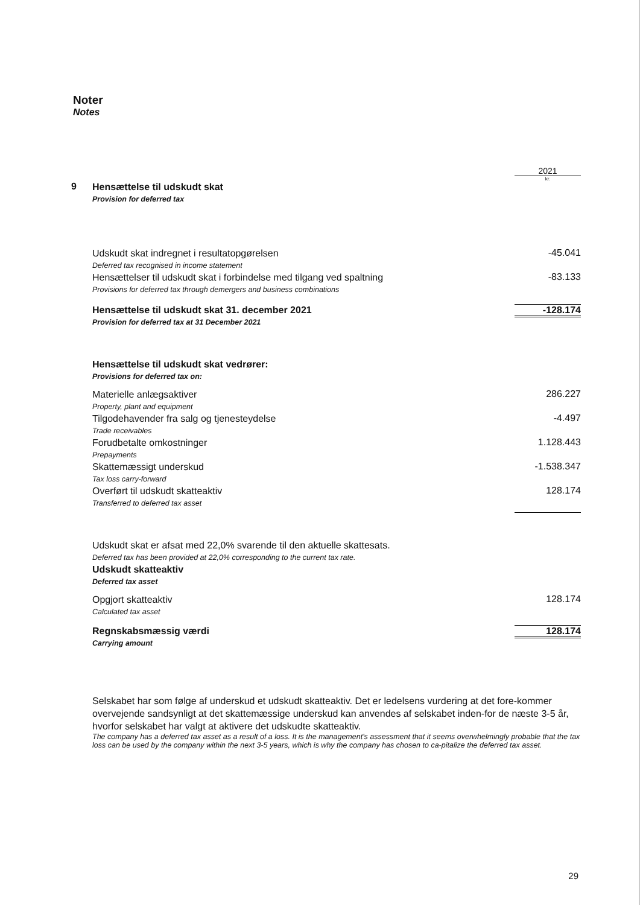Noter
Notes
| | | 2021 |
| 9 | Hensættelse til udskudt skat Provision for deferred tax | kr. |
| | Udskudt skat indregnet i resultatopgørelsen Deferred tax recognised in income statement | -45.041 |
| | Hensættelser til udskudt skat i forbindelse med tilgang ved spaltning Provisions for deferred tax through demergers and business combinations | -83.133 |
| | Hensættelse til udskudt skat 31. december 2021 Provision for deferred tax at 31 December 2021 | -128.174 |
| | Hensættelse til udskudt skat vedrører: Provisions for deferred tax on: | |
| | Materielle anlægsaktiver Property, plant and equipment | 286.227 |
| | Tilgodehavender fra salg og tjenesteydelse Trade receivables | -4.497 |
| | Forudbetalte omkostninger Prepayments | 1.128.443 |
| | Skattemæssigt underskud Tax loss carry-forward | -1.538.347 |
| | Overført til udskudt skatteaktiv Transferred to deferred tax asset | 128.174 |
| | Udskudt skat er afsat med 22,0% svarende til den aktuelle skattesats. Deferred tax has been provided at 22,0% corresponding to the current tax rate. Udskudt skatteaktiv Deferred tax asset | |
| | Opgjort skatteaktiv Calculated tax asset | 128.174 |
| | Regnskabsmæssig værdi Carrying amount | 128.174 |
Selskabet har som følge af underskud et udskudt skatteaktiv. Det er ledelsens vurdering at det fore-kommer overvejende sandsynligt at det skattemæssige underskud kan anvendes af selskabet inden-for de næste 3-5 år, hvorfor selskabet har valgt at aktivere det udskudte skatteaktiv.
The company has a deferred tax asset as a result of a loss. It is the management's assessment that it seems overwhelmingly probable that the tax loss can be used by the company within the next 3-5 years, which is why the company has chosen to ca-pitalize the deferred tax asset.
29